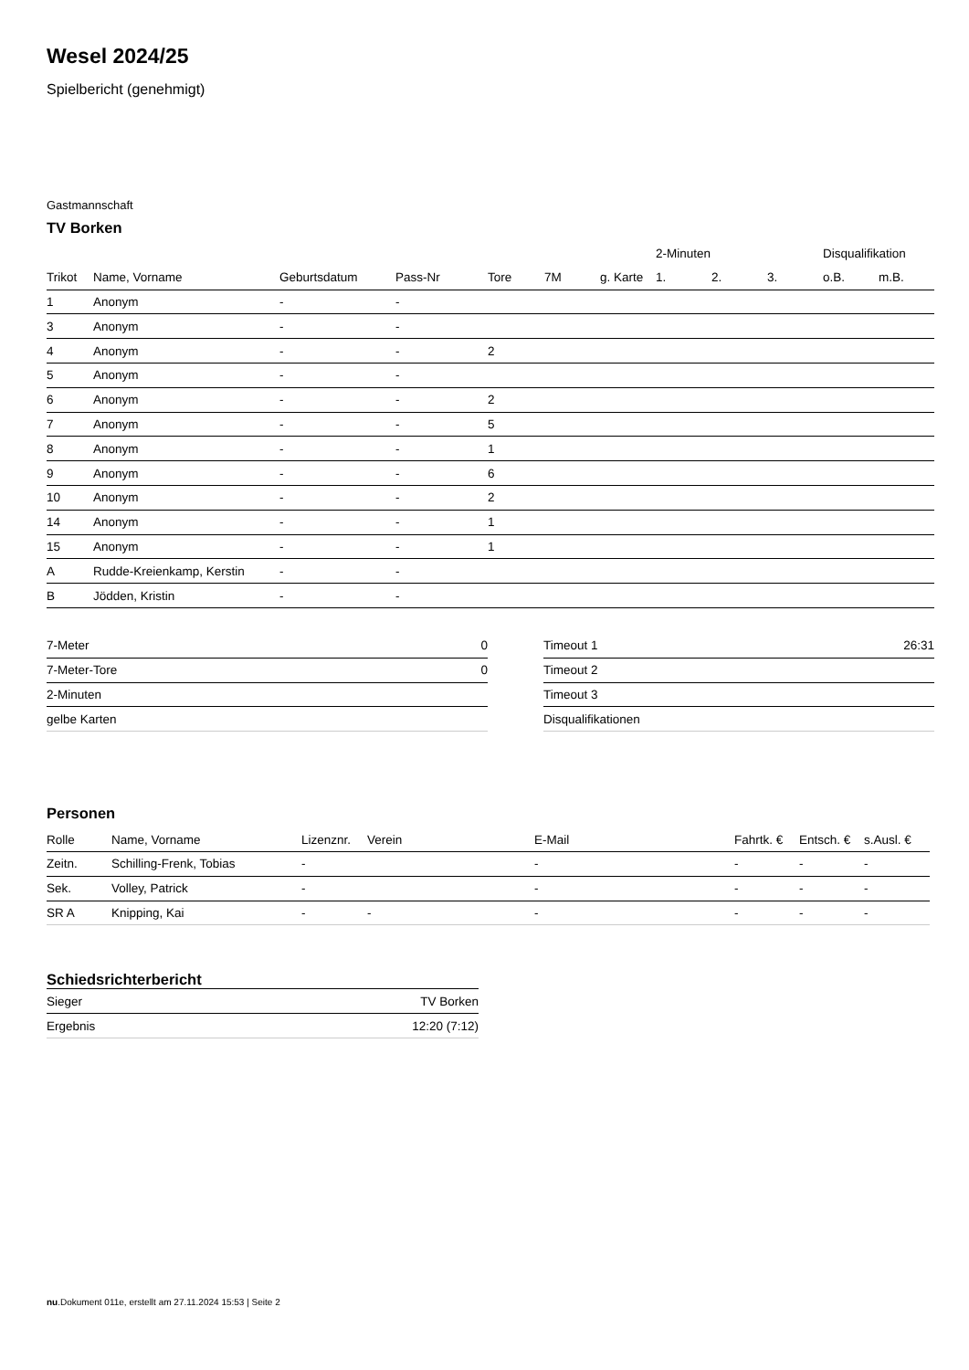Wesel 2024/25
Spielbericht (genehmigt)
Gastmannschaft
TV Borken
| | | | | | | | 2-Minuten | | | Disqualifikation | |
| --- | --- | --- | --- | --- | --- | --- | --- | --- | --- | --- | --- |
| Trikot | Name, Vorname | Geburtsdatum | Pass-Nr | Tore | 7M | g. Karte | 1. | 2. | 3. | o.B. | m.B. |
| 1 | Anonym | - | - | | | | | | | | |
| 3 | Anonym | - | - | | | | | | | | |
| 4 | Anonym | - | - | 2 | | | | | | | |
| 5 | Anonym | - | - | | | | | | | | |
| 6 | Anonym | - | - | 2 | | | | | | | |
| 7 | Anonym | - | - | 5 | | | | | | | |
| 8 | Anonym | - | - | 1 | | | | | | | |
| 9 | Anonym | - | - | 6 | | | | | | | |
| 10 | Anonym | - | - | 2 | | | | | | | |
| 14 | Anonym | - | - | 1 | | | | | | | |
| 15 | Anonym | - | - | 1 | | | | | | | |
| A | Rudde-Kreienkamp, Kerstin | - | - | | | | | | | | |
| B | Jödden, Kristin | - | - | | | | | | | | |
| 7-Meter | 0 |
| 7-Meter-Tore | 0 |
| 2-Minuten | |
| gelbe Karten | |
| Timeout 1 | 26:31 |
| Timeout 2 | |
| Timeout 3 | |
| Disqualifikationen | |
Personen
| Rolle | Name, Vorname | Lizenznr. | Verein | E-Mail | Fahrtk. € | Entsch. € | s.Ausl. € |
| --- | --- | --- | --- | --- | --- | --- | --- |
| Zeitn. | Schilling-Frenk, Tobias | - | | - | - | - | - |
| Sek. | Volley, Patrick | - | | - | - | - | - |
| SR A | Knipping, Kai | - | - | - | - | - | - |
Schiedsrichterbericht
| Sieger | TV Borken |
| Ergebnis | 12:20 (7:12) |
nu.Dokument 011e, erstellt am 27.11.2024 15:53 | Seite 2